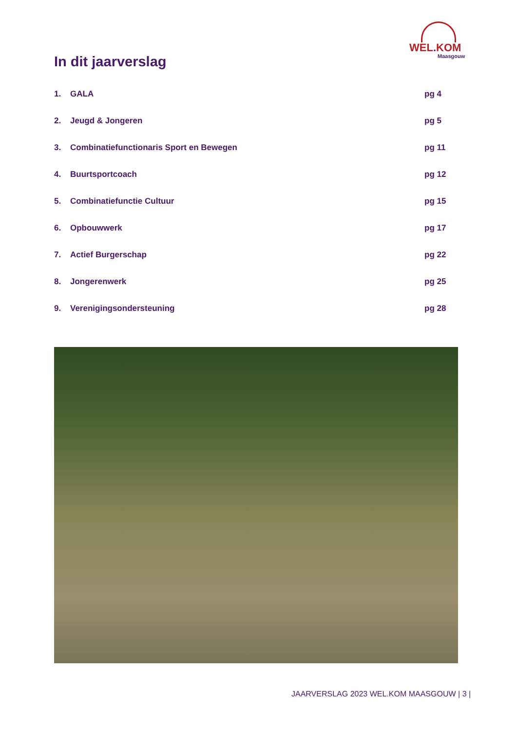WEL. KOM
Maasgouw
In dit jaarverslag
1. GALA pg 4
2. Jeugd & Jongeren pg 5
3. Combinatiefunctionaris Sport en Bewegen
pg 11
4. Buurtsportcoach pg 12
5. Combinatiefunctie Cultuur pg 15
6. Opbouwwerk pg 17
7. Actief Burgerschap pg 22
8. Jongerenwerk pg 25
9. Verenigingsondersteuning pg 28
JAARVERSLAG 2023 WEL.KOM MAASGOUW | 3 |